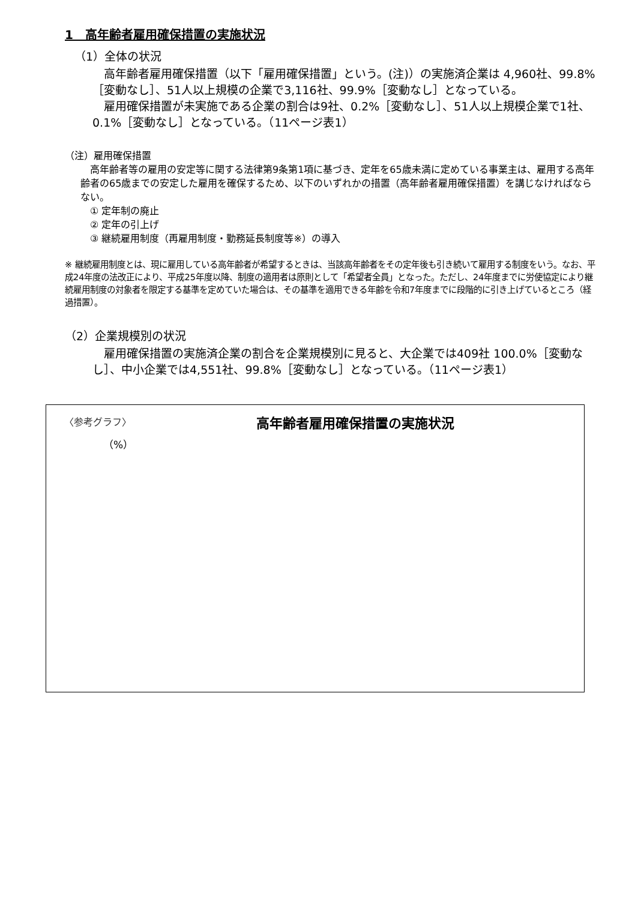1　高年齢者雇用確保措置の実施状況
（1）全体の状況
　高年齢者雇用確保措置（以下「雇用確保措置」という。(注)）の実施済企業は 4,960社、99.8%［変動なし］、51人以上規模の企業で3,116社、99.9%［変動なし］となっている。
　雇用確保措置が未実施である企業の割合は9社、0.2%［変動なし］、51人以上規模企業で1社、0.1%［変動なし］となっている。（11ページ表1）
（注）雇用確保措置
　高年齢者等の雇用の安定等に関する法律第9条第1項に基づき、定年を65歳未満に定めている事業主は、雇用する高年齢者の65歳までの安定した雇用を確保するため、以下のいずれかの措置（高年齢者雇用確保措置）を講じなければならない。
　① 定年制の廃止
　② 定年の引上げ
　③ 継続雇用制度（再雇用制度・勤務延長制度等※）の導入
※ 継続雇用制度とは、現に雇用している高年齢者が希望するときは、当該高年齢者をその定年後も引き続いて雇用する制度をいう。なお、平成24年度の法改正により、平成25年度以降、制度の適用者は原則として「希望者全員」となった。ただし、24年度までに労使協定により継続雇用制度の対象者を限定する基準を定めていた場合は、その基準を適用できる年齢を令和7年度までに段階的に引き上げているところ（経過措置）。
（2）企業規模別の状況
　雇用確保措置の実施済企業の割合を企業規模別に見ると、大企業では409社 100.0%［変動なし］、中小企業では4,551社、99.8%［変動なし］となっている。（11ページ表1）
〈参考グラフ〉
高年齢者雇用確保措置の実施状況
（%）